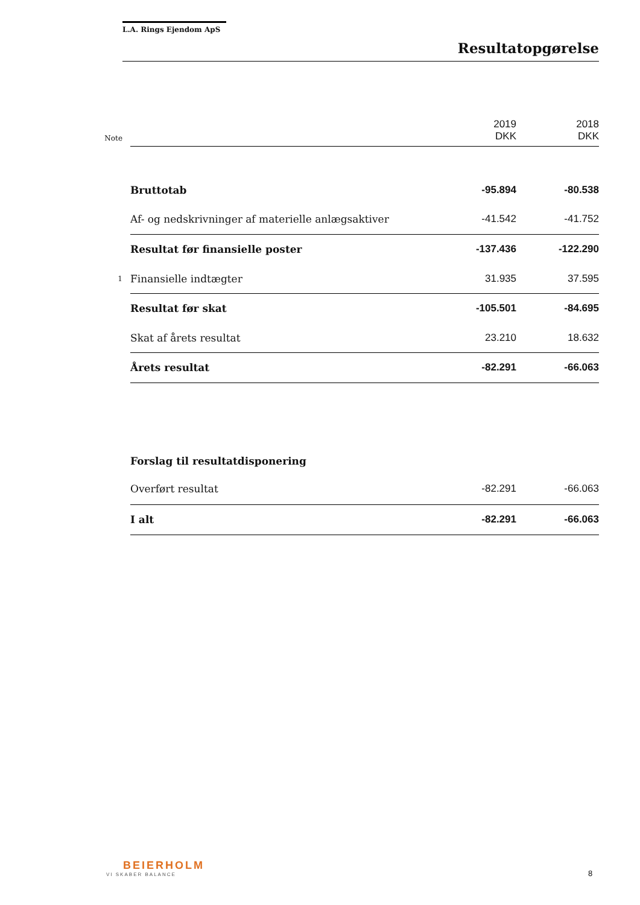L.A. Rings Ejendom ApS
Resultatopgørelse
| Note | | 2019 DKK | 2018 DKK |
| | Bruttotab | -95.894 | -80.538 |
| | Af- og nedskrivninger af materielle anlægsaktiver | -41.542 | -41.752 |
| | Resultat før finansielle poster | -137.436 | -122.290 |
| 1 | Finansielle indtægter | 31.935 | 37.595 |
| | Resultat før skat | -105.501 | -84.695 |
| | Skat af årets resultat | 23.210 | 18.632 |
| | Årets resultat | -82.291 | -66.063 |
| | Forslag til resultatdisponering | | |
| | Overført resultat | -82.291 | -66.063 |
| | I alt | -82.291 | -66.063 |
BEIERHOLM
VI SKABER BALANCE
8